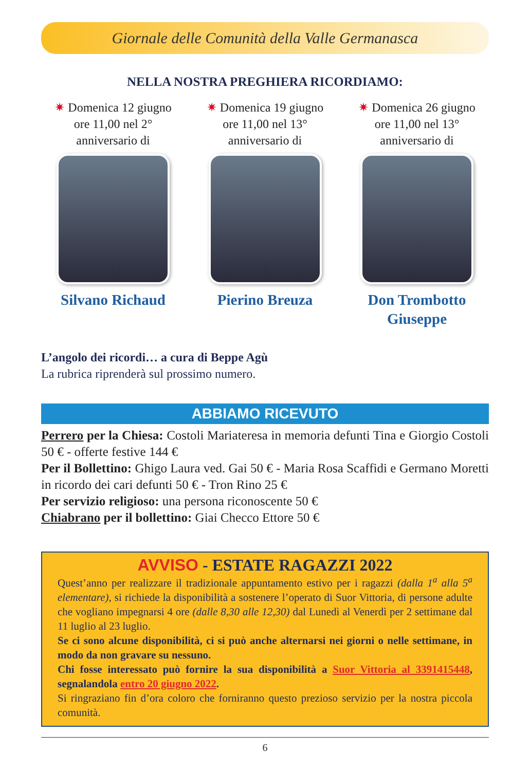Giornale delle Comunità della Valle Germanasca
NELLA NOSTRA PREGHIERA RICORDIAMO:
✷ Domenica 12 giugno
ore 11,00 nel 2°
anniversario di
Silvano Richaud
✷ Domenica 19 giugno
ore 11,00 nel 13°
anniversario di
Pierino Breuza
✷ Domenica 26 giugno
ore 11,00 nel 13°
anniversario di
Don Trombotto
Giuseppe
L’angolo dei ricordi… a cura di Beppe Agù
La rubrica riprenderà sul prossimo numero.
ABBIAMO RICEVUTO
Perrero per la Chiesa: Costoli Mariateresa in memoria defunti Tina e Giorgio Costoli 50 € - offerte festive 144 €
Per il Bollettino: Ghigo Laura ved. Gai 50 € - Maria Rosa Scaffidi e Germano Moretti in ricordo dei cari defunti 50 € - Tron Rino 25 €
Per servizio religioso: una persona riconoscente 50 €
Chiabrano per il bollettino: Giai Checco Ettore 50 €
AVVISO - ESTATE RAGAZZI 2022
Quest’anno per realizzare il tradizionale appuntamento estivo per i ragazzi (dalla 1<sup>a</sup> alla 5<sup>a</sup> elementare), si richiede la disponibilità a sostenere l’operato di Suor Vittoria, di persone adulte che vogliano impegnarsi 4 ore (dalle 8,30 alle 12,30) dal Lunedì al Venerdì per 2 settimane dal 11 luglio al 23 luglio.
Se ci sono alcune disponibilità, ci si può anche alternarsi nei giorni o nelle settimane, in modo da non gravare su nessuno.
Chi fosse interessato può fornire la sua disponibilità a Suor Vittoria al 3391415448, segnalandola entro 20 giugno 2022.
Si ringraziano fin d’ora coloro che forniranno questo prezioso servizio per la nostra piccola comunità.
6